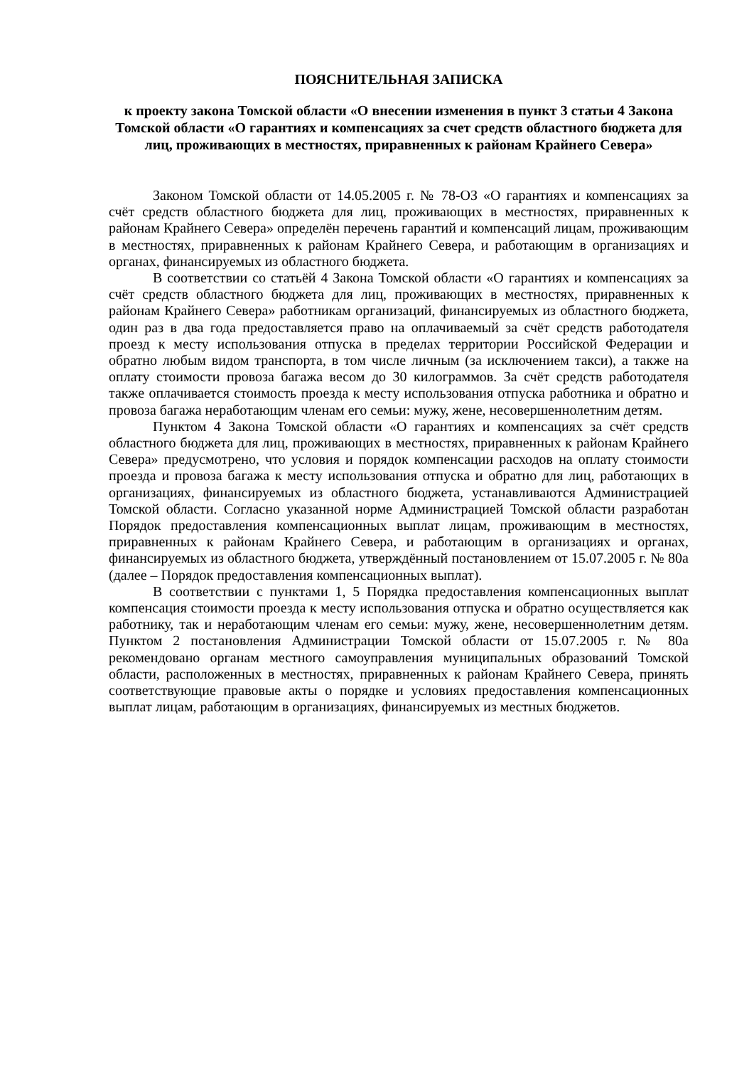ПОЯСНИТЕЛЬНАЯ ЗАПИСКА
к проекту закона Томской области «О внесении изменения в пункт 3 статьи 4 Закона Томской области «О гарантиях и компенсациях за счет средств областного бюджета для лиц, проживающих в местностях, приравненных к районам Крайнего Севера»
Законом Томской области от 14.05.2005 г. № 78-ОЗ «О гарантиях и компенсациях за счёт средств областного бюджета для лиц, проживающих в местностях, приравненных к районам Крайнего Севера» определён перечень гарантий и компенсаций лицам, проживающим в местностях, приравненных к районам Крайнего Севера, и работающим в организациях и органах, финансируемых из областного бюджета.
В соответствии со статьёй 4 Закона Томской области «О гарантиях и компенсациях за счёт средств областного бюджета для лиц, проживающих в местностях, приравненных к районам Крайнего Севера» работникам организаций, финансируемых из областного бюджета, один раз в два года предоставляется право на оплачиваемый за счёт средств работодателя проезд к месту использования отпуска в пределах территории Российской Федерации и обратно любым видом транспорта, в том числе личным (за исключением такси), а также на оплату стоимости провоза багажа весом до 30 килограммов. За счёт средств работодателя также оплачивается стоимость проезда к месту использования отпуска работника и обратно и провоза багажа неработающим членам его семьи: мужу, жене, несовершеннолетним детям.
Пунктом 4 Закона Томской области «О гарантиях и компенсациях за счёт средств областного бюджета для лиц, проживающих в местностях, приравненных к районам Крайнего Севера» предусмотрено, что условия и порядок компенсации расходов на оплату стоимости проезда и провоза багажа к месту использования отпуска и обратно для лиц, работающих в организациях, финансируемых из областного бюджета, устанавливаются Администрацией Томской области. Согласно указанной норме Администрацией Томской области разработан Порядок предоставления компенсационных выплат лицам, проживающим в местностях, приравненных к районам Крайнего Севера, и работающим в организациях и органах, финансируемых из областного бюджета, утверждённый постановлением от 15.07.2005 г. № 80а (далее – Порядок предоставления компенсационных выплат).
В соответствии с пунктами 1, 5 Порядка предоставления компенсационных выплат компенсация стоимости проезда к месту использования отпуска и обратно осуществляется как работнику, так и неработающим членам его семьи: мужу, жене, несовершеннолетним детям. Пунктом 2 постановления Администрации Томской области от 15.07.2005 г. № 80а рекомендовано органам местного самоуправления муниципальных образований Томской области, расположенных в местностях, приравненных к районам Крайнего Севера, принять соответствующие правовые акты о порядке и условиях предоставления компенсационных выплат лицам, работающим в организациях, финансируемых из местных бюджетов.